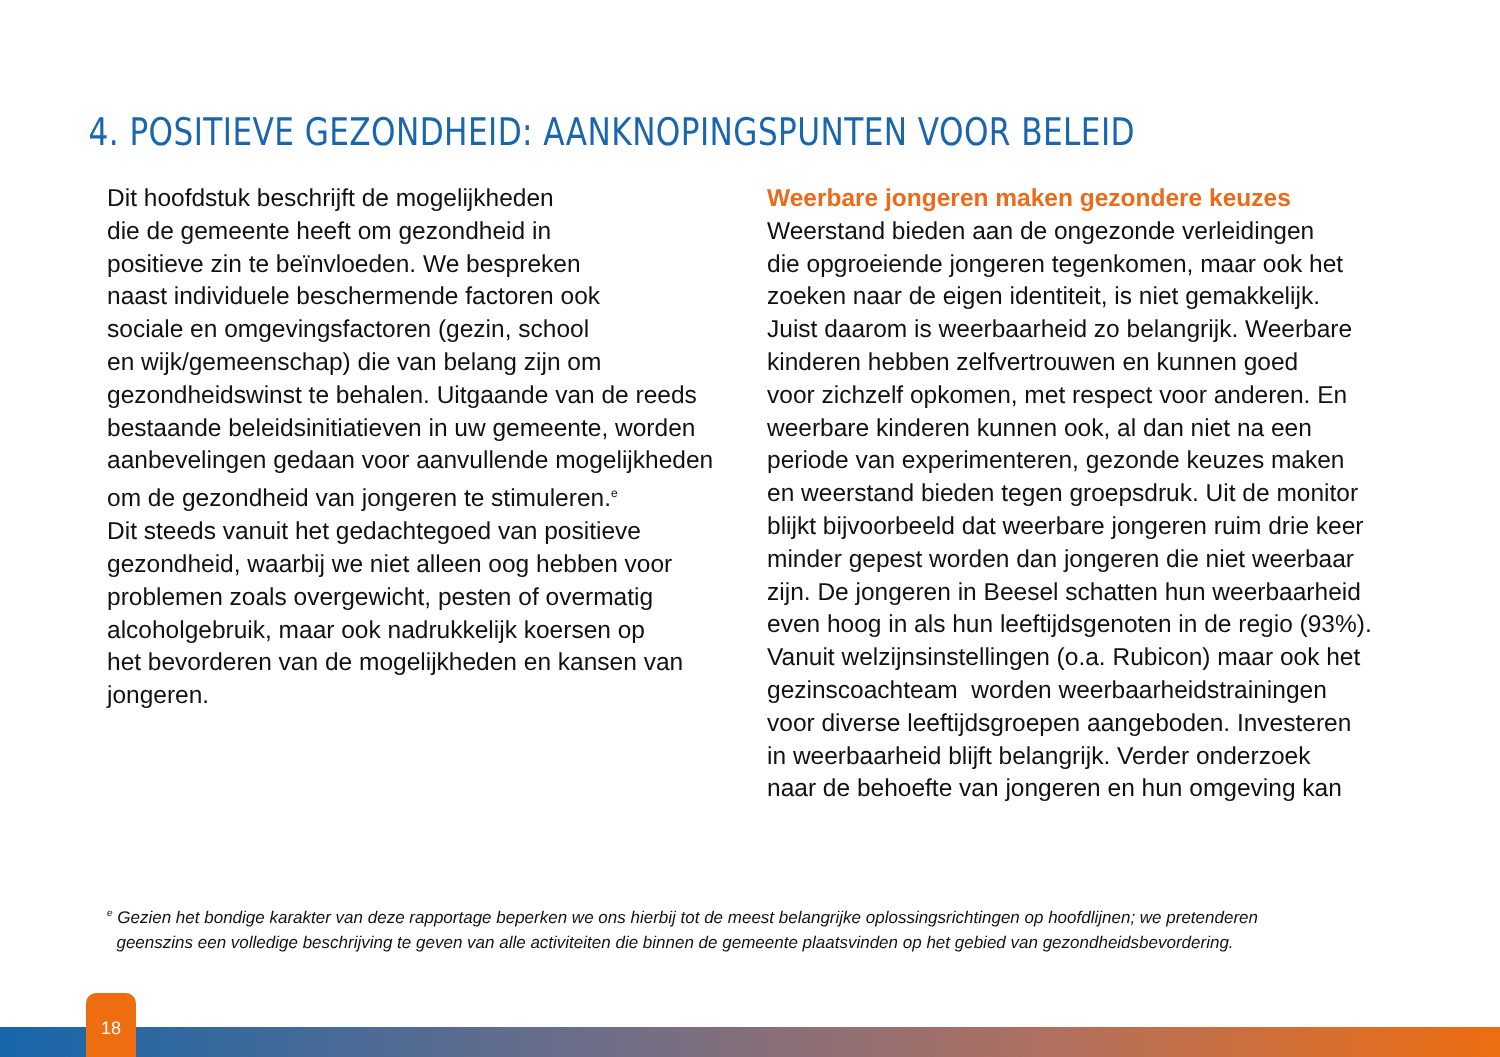4. POSITIEVE GEZONDHEID: AANKNOPINGSPUNTEN VOOR BELEID
Dit hoofdstuk beschrijft de mogelijkheden
die de gemeente heeft om gezondheid in
positieve zin te beïnvloeden. We bespreken
naast individuele beschermende factoren ook
sociale en omgevingsfactoren (gezin, school
en wijk/gemeenschap) die van belang zijn om
gezondheidswinst te behalen. Uitgaande van de reeds
bestaande beleidsinitiatieven in uw gemeente, worden
aanbevelingen gedaan voor aanvullende mogelijkheden
om de gezondheid van jongeren te stimuleren.<sup>e</sup>
Dit steeds vanuit het gedachtegoed van positieve
gezondheid, waarbij we niet alleen oog hebben voor
problemen zoals overgewicht, pesten of overmatig
alcoholgebruik, maar ook nadrukkelijk koersen op
het bevorderen van de mogelijkheden en kansen van
jongeren.
Weerbare jongeren maken gezondere keuzes
Weerstand bieden aan de ongezonde verleidingen
die opgroeiende jongeren tegenkomen, maar ook het
zoeken naar de eigen identiteit, is niet gemakkelijk.
Juist daarom is weerbaarheid zo belangrijk. Weerbare
kinderen hebben zelfvertrouwen en kunnen goed
voor zichzelf opkomen, met respect voor anderen. En
weerbare kinderen kunnen ook, al dan niet na een
periode van experimenteren, gezonde keuzes maken
en weerstand bieden tegen groepsdruk. Uit de monitor
blijkt bijvoorbeeld dat weerbare jongeren ruim drie keer
minder gepest worden dan jongeren die niet weerbaar
zijn. De jongeren in Beesel schatten hun weerbaarheid
even hoog in als hun leeftijdsgenoten in de regio (93%).
Vanuit welzijnsinstellingen (o.a. Rubicon) maar ook het
gezinscoachteam worden weerbaarheidstrainingen
voor diverse leeftijdsgroepen aangeboden. Investeren
in weerbaarheid blijft belangrijk. Verder onderzoek
naar de behoefte van jongeren en hun omgeving kan
<sup>e</sup> Gezien het bondige karakter van deze rapportage beperken we ons hierbij tot de meest belangrijke oplossingsrichtingen op hoofdlijnen; we pretenderen
geenszins een volledige beschrijving te geven van alle activiteiten die binnen de gemeente plaatsvinden op het gebied van gezondheidsbevordering.
18